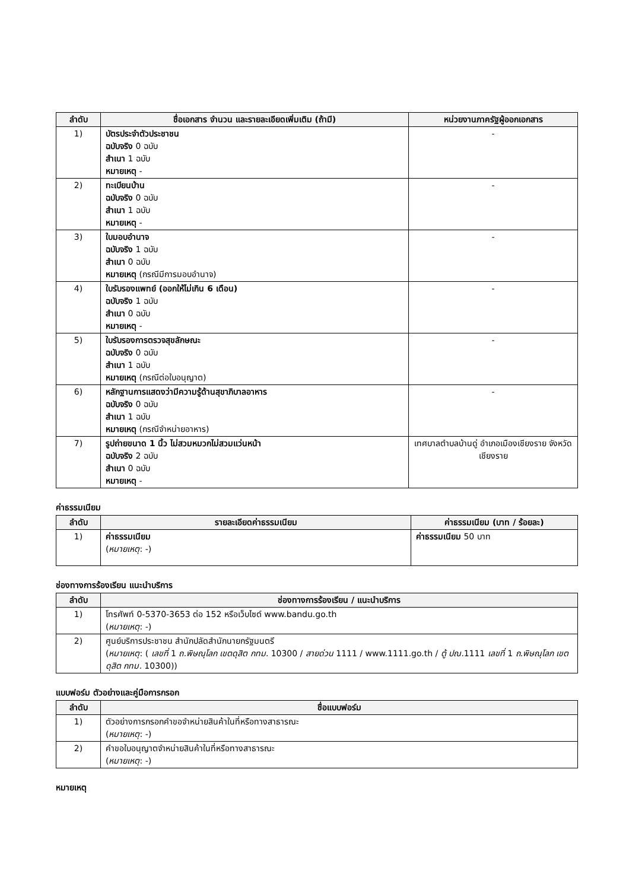| ลำดับ | ชื่อเอกสาร จำนวน และรายละเอียดเพิ่มเติม (ถ้ามี) | หน่วยงานภาครัฐผู้ออกเอกสาร |
| --- | --- | --- |
| 1) | บัตรประจำตัวประชาชน ฉบับจริง 0 ฉบับ สำเนา 1 ฉบับ หมายเหตุ - | - |
| 2) | ทะเบียนบ้าน ฉบับจริง 0 ฉบับ สำเนา 1 ฉบับ หมายเหตุ - | - |
| 3) | ใบมอบอำนาจ ฉบับจริง 1 ฉบับ สำเนา 0 ฉบับ หมายเหตุ (กรณีมีการมอบอำนาจ) | - |
| 4) | ใบรับรองแพทย์ (ออกให้ไม่เกิน 6 เดือน) ฉบับจริง 1 ฉบับ สำเนา 0 ฉบับ หมายเหตุ - | - |
| 5) | ใบรับรองการตรวจสุขลักษณะ ฉบับจริง 0 ฉบับ สำเนา 1 ฉบับ หมายเหตุ (กรณีต่อใบอนุญาต) | - |
| 6) | หลักฐานการแสดงว่ามีความรู้ด้านสุขาภิบาลอาหาร ฉบับจริง 0 ฉบับ สำเนา 1 ฉบับ หมายเหตุ (กรณีจำหน่ายอาหาร) | - |
| 7) | รูปถ่ายขนาด 1 นิ้ว ไม่สวมหมวกไม่สวมแว่นหน้า ฉบับจริง 2 ฉบับ สำเนา 0 ฉบับ หมายเหตุ - | เทศบาลตำบลบ้านดู่ อำเภอเมืองเชียงราย จังหวัดเชียงราย |
ค่าธรรมเนียม
| ลำดับ | รายละเอียดค่าธรรมเนียม | ค่าธรรมเนียม (บาท / ร้อยละ) |
| --- | --- | --- |
| 1) | ค่าธรรมเนียม ( หมายเหตุ : -) | ค่าธรรมเนียม 50 บาท |
ช่องทางการร้องเรียน แนะนำบริการ
| ลำดับ | ช่องทางการร้องเรียน / แนะนำบริการ |
| --- | --- |
| 1) | โทรศัพท์ 0-5370-3653 ต่อ 152 หรือเว็บไซต์ www.bandu.go.th ( หมายเหตุ : -) |
| 2) | ศูนย์บริการประชาชน สำนักปลัดสำนักนายกรัฐมนตรี ( หมายเหตุ : ( เลขที่ 1 ถ.พิษณุโลก เขตดุสิต กทม. 10300 / สายด่วน 1111 / www.1111.go.th / ตู้ ปณ. 1111 เลขที่ 1 ถ.พิษณุโลก เขตดุสิต กทม. 10300)) |
แบบฟอร์ม ตัวอย่างและคู่มือการกรอก
| ลำดับ | ชื่อแบบฟอร์ม |
| --- | --- |
| 1) | ตัวอย่างการกรอกคำขอจำหน่ายสินค้าในที่หรือทางสาธารณะ ( หมายเหตุ : -) |
| 2) | คำขอใบอนุญาตจำหน่ายสินค้าในที่หรือทางสาธารณะ ( หมายเหตุ : -) |
หมายเหตุ